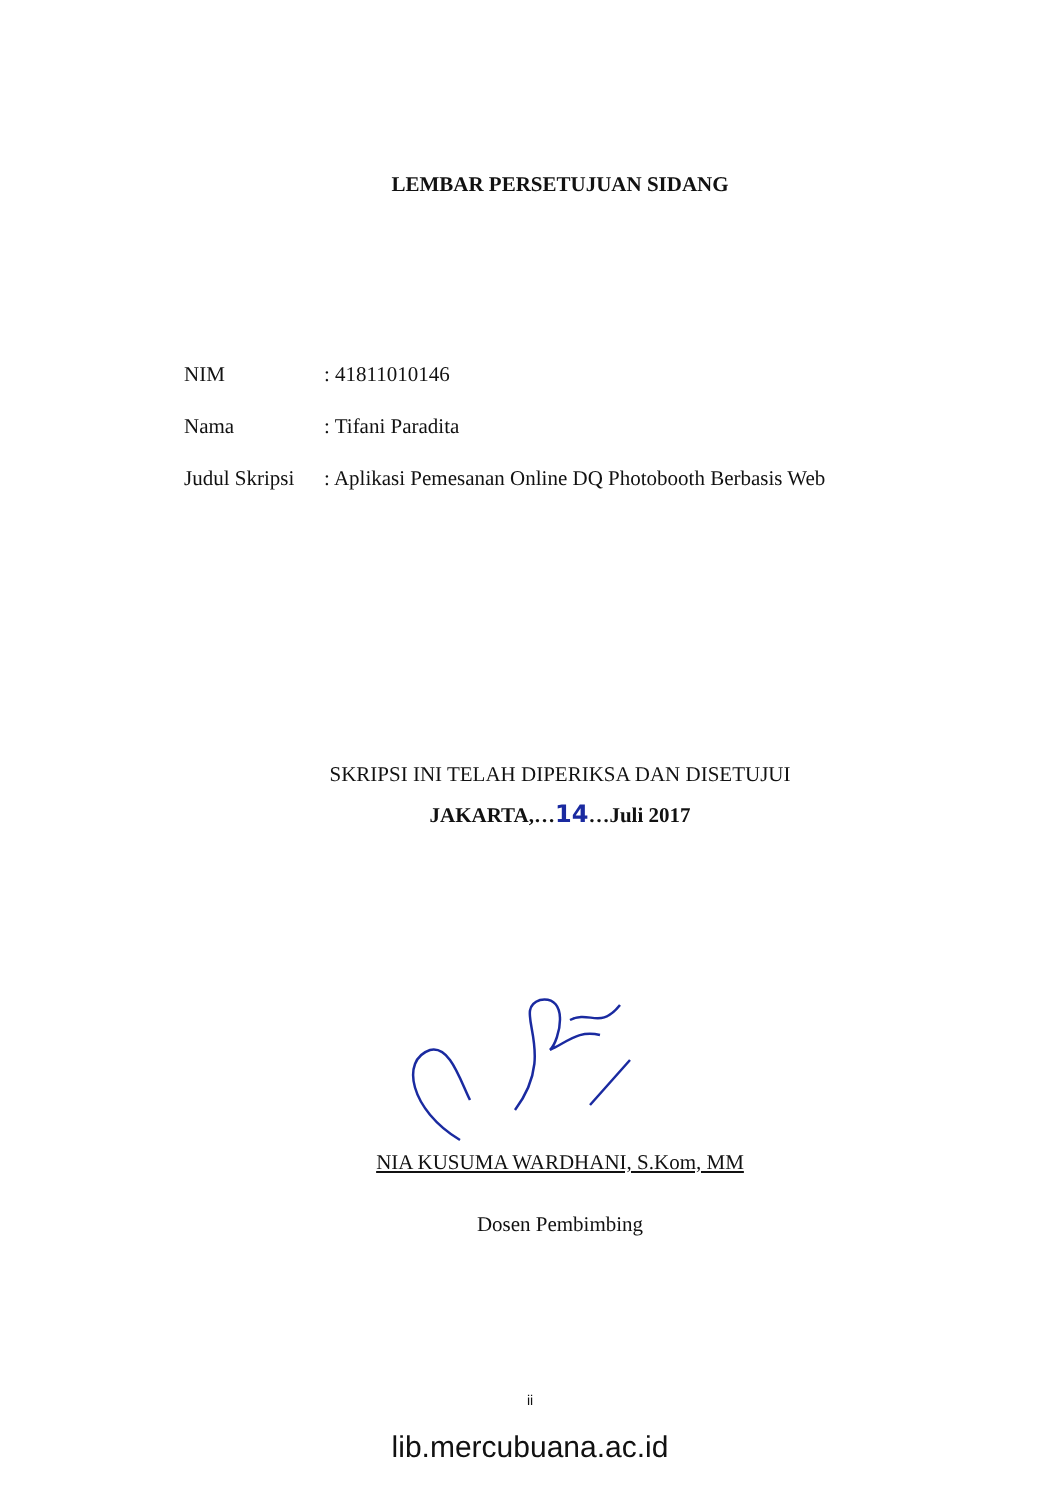LEMBAR PERSETUJUAN SIDANG
| NIM | : 41811010146 |
| Nama | : Tifani Paradita |
| Judul Skripsi | : Aplikasi Pemesanan Online DQ Photobooth Berbasis Web |
SKRIPSI INI TELAH DIPERIKSA DAN DISETUJUI
JAKARTA,…14…Juli 2017
NIA KUSUMA WARDHANI, S.Kom, MM
Dosen Pembimbing
ii
lib.mercubuana.ac.id